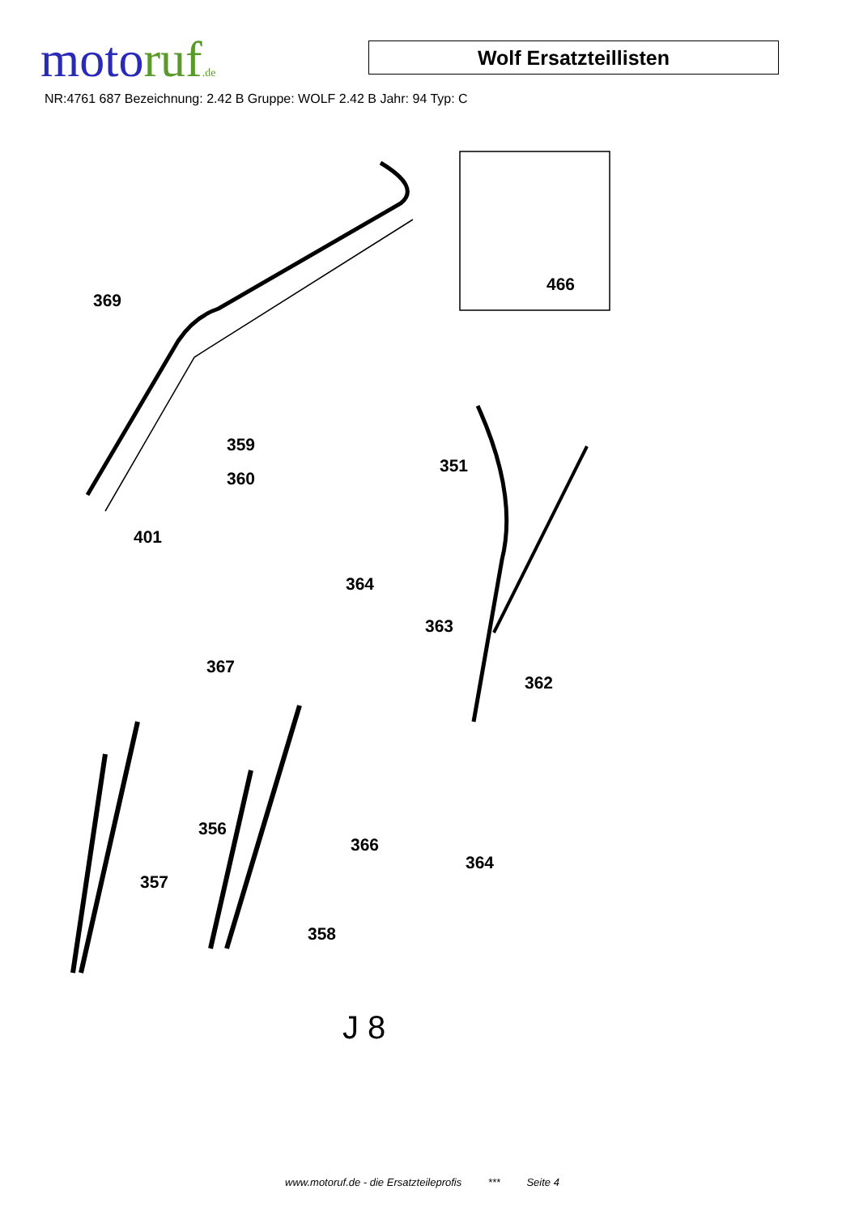motoruf.de
Wolf Ersatzteillisten
NR:4761 687 Bezeichnung: 2.42 B Gruppe: WOLF 2.42 B Jahr: 94 Typ: C
369
359
360
401
466
351
364
363
367
362
356
366
364
357
358
J 8
www.motoruf.de - die Ersatzteileprofis *** Seite 4